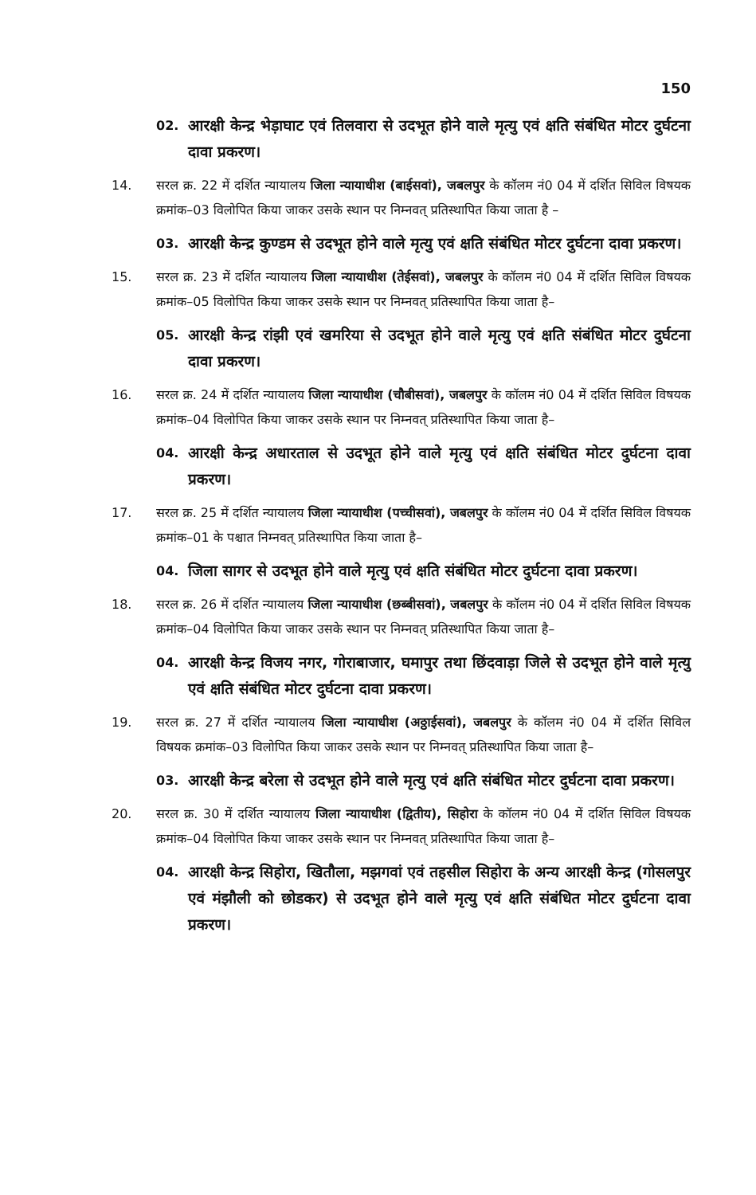150
02. आरक्षी केन्द्र भेड़ाघाट एवं तिलवारा से उदभूत होने वाले मृत्यु एवं क्षति संबंधित मोटर दुर्घटना दावा प्रकरण।
14. सरल क्र. 22 में दर्शित न्यायालय जिला न्यायाधीश (बाईसवां), जबलपुर के कॉलम नं0 04 में दर्शित सिविल विषयक क्रमांक–03 विलोपित किया जाकर उसके स्थान पर निम्नवत् प्रतिस्थापित किया जाता है –
03. आरक्षी केन्द्र कुण्डम से उदभूत होने वाले मृत्यु एवं क्षति संबंधित मोटर दुर्घटना दावा प्रकरण।
15. सरल क्र. 23 में दर्शित न्यायालय जिला न्यायाधीश (तेईसवां), जबलपुर के कॉलम नं0 04 में दर्शित सिविल विषयक क्रमांक–05 विलोपित किया जाकर उसके स्थान पर निम्नवत् प्रतिस्थापित किया जाता है–
05. आरक्षी केन्द्र रांझी एवं खमरिया से उदभूत होने वाले मृत्यु एवं क्षति संबंधित मोटर दुर्घटना दावा प्रकरण।
16. सरल क्र. 24 में दर्शित न्यायालय जिला न्यायाधीश (चौबीसवां), जबलपुर के कॉलम नं0 04 में दर्शित सिविल विषयक क्रमांक–04 विलोपित किया जाकर उसके स्थान पर निम्नवत् प्रतिस्थापित किया जाता है–
04. आरक्षी केन्द्र अधारताल से उदभूत होने वाले मृत्यु एवं क्षति संबंधित मोटर दुर्घटना दावा प्रकरण।
17. सरल क्र. 25 में दर्शित न्यायालय जिला न्यायाधीश (पच्चीसवां), जबलपुर के कॉलम नं0 04 में दर्शित सिविल विषयक क्रमांक–01 के पश्चात निम्नवत् प्रतिस्थापित किया जाता है–
04. जिला सागर से उदभूत होने वाले मृत्यु एवं क्षति संबंधित मोटर दुर्घटना दावा प्रकरण।
18. सरल क्र. 26 में दर्शित न्यायालय जिला न्यायाधीश (छब्बीसवां), जबलपुर के कॉलम नं0 04 में दर्शित सिविल विषयक क्रमांक–04 विलोपित किया जाकर उसके स्थान पर निम्नवत् प्रतिस्थापित किया जाता है–
04. आरक्षी केन्द्र विजय नगर, गोराबाजार, घमापुर तथा छिंदवाड़ा जिले से उदभूत होने वाले मृत्यु एवं क्षति संबंधित मोटर दुर्घटना दावा प्रकरण।
19. सरल क्र. 27 में दर्शित न्यायालय जिला न्यायाधीश (अठ्ठाईसवां), जबलपुर के कॉलम नं0 04 में दर्शित सिविल विषयक क्रमांक–03 विलोपित किया जाकर उसके स्थान पर निम्नवत् प्रतिस्थापित किया जाता है–
03. आरक्षी केन्द्र बरेला से उदभूत होने वाले मृत्यु एवं क्षति संबंधित मोटर दुर्घटना दावा प्रकरण।
20. सरल क्र. 30 में दर्शित न्यायालय जिला न्यायाधीश (द्वितीय), सिहोरा के कॉलम नं0 04 में दर्शित सिविल विषयक क्रमांक–04 विलोपित किया जाकर उसके स्थान पर निम्नवत् प्रतिस्थापित किया जाता है–
04. आरक्षी केन्द्र सिहोरा, खितौला, मझगवां एवं तहसील सिहोरा के अन्य आरक्षी केन्द्र (गोसलपुर एवं मंझौली को छोडकर) से उदभूत होने वाले मृत्यु एवं क्षति संबंधित मोटर दुर्घटना दावा प्रकरण।